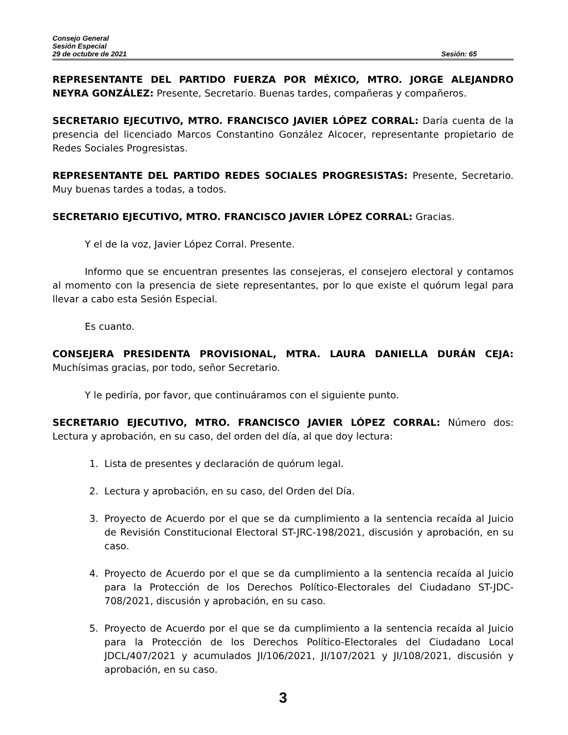Consejo General
Sesión Especial
29 de octubre de 2021 Sesión: 65
REPRESENTANTE DEL PARTIDO FUERZA POR MÉXICO, MTRO. JORGE ALEJANDRO NEYRA GONZÁLEZ: Presente, Secretario. Buenas tardes, compañeras y compañeros.
SECRETARIO EJECUTIVO, MTRO. FRANCISCO JAVIER LÓPEZ CORRAL: Daría cuenta de la presencia del licenciado Marcos Constantino González Alcocer, representante propietario de Redes Sociales Progresistas.
REPRESENTANTE DEL PARTIDO REDES SOCIALES PROGRESISTAS: Presente, Secretario. Muy buenas tardes a todas, a todos.
SECRETARIO EJECUTIVO, MTRO. FRANCISCO JAVIER LÓPEZ CORRAL: Gracias.
Y el de la voz, Javier López Corral. Presente.
Informo que se encuentran presentes las consejeras, el consejero electoral y contamos al momento con la presencia de siete representantes, por lo que existe el quórum legal para llevar a cabo esta Sesión Especial.
Es cuanto.
CONSEJERA PRESIDENTA PROVISIONAL, MTRA. LAURA DANIELLA DURÁN CEJA: Muchísimas gracias, por todo, señor Secretario.
Y le pediría, por favor, que continuáramos con el siguiente punto.
SECRETARIO EJECUTIVO, MTRO. FRANCISCO JAVIER LÓPEZ CORRAL: Número dos: Lectura y aprobación, en su caso, del orden del día, al que doy lectura:
1. Lista de presentes y declaración de quórum legal.
2. Lectura y aprobación, en su caso, del Orden del Día.
3. Proyecto de Acuerdo por el que se da cumplimiento a la sentencia recaída al Juicio de Revisión Constitucional Electoral ST-JRC-198/2021, discusión y aprobación, en su caso.
4. Proyecto de Acuerdo por el que se da cumplimiento a la sentencia recaída al Juicio para la Protección de los Derechos Político-Electorales del Ciudadano ST-JDC-708/2021, discusión y aprobación, en su caso.
5. Proyecto de Acuerdo por el que se da cumplimiento a la sentencia recaída al Juicio para la Protección de los Derechos Político-Electorales del Ciudadano Local JDCL/407/2021 y acumulados JI/106/2021, JI/107/2021 y JI/108/2021, discusión y aprobación, en su caso.
3